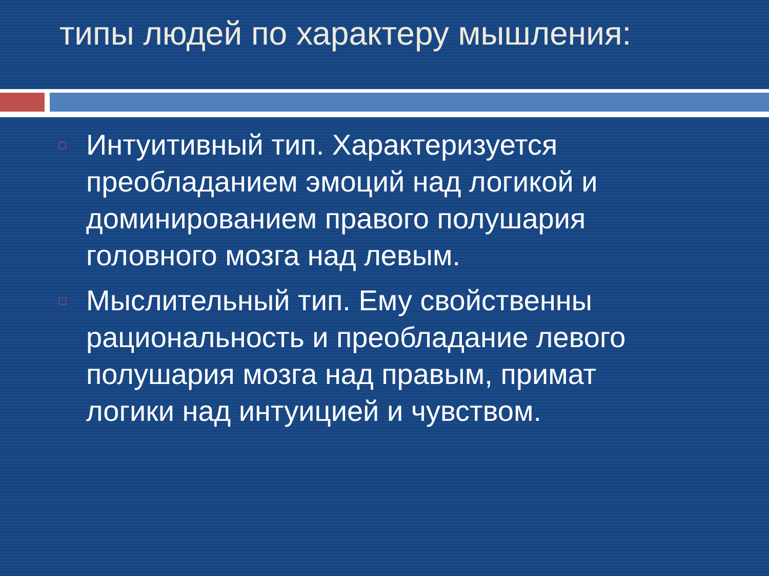типы людей по характеру мышления:
Интуитивный тип. Характеризуется преобладанием эмоций над логикой и доминированием правого полушария головного мозга над левым.
Мыслительный тип. Ему свойственны рациональность и преобладание левого полушария мозга над правым, примат логики над интуицией и чувством.